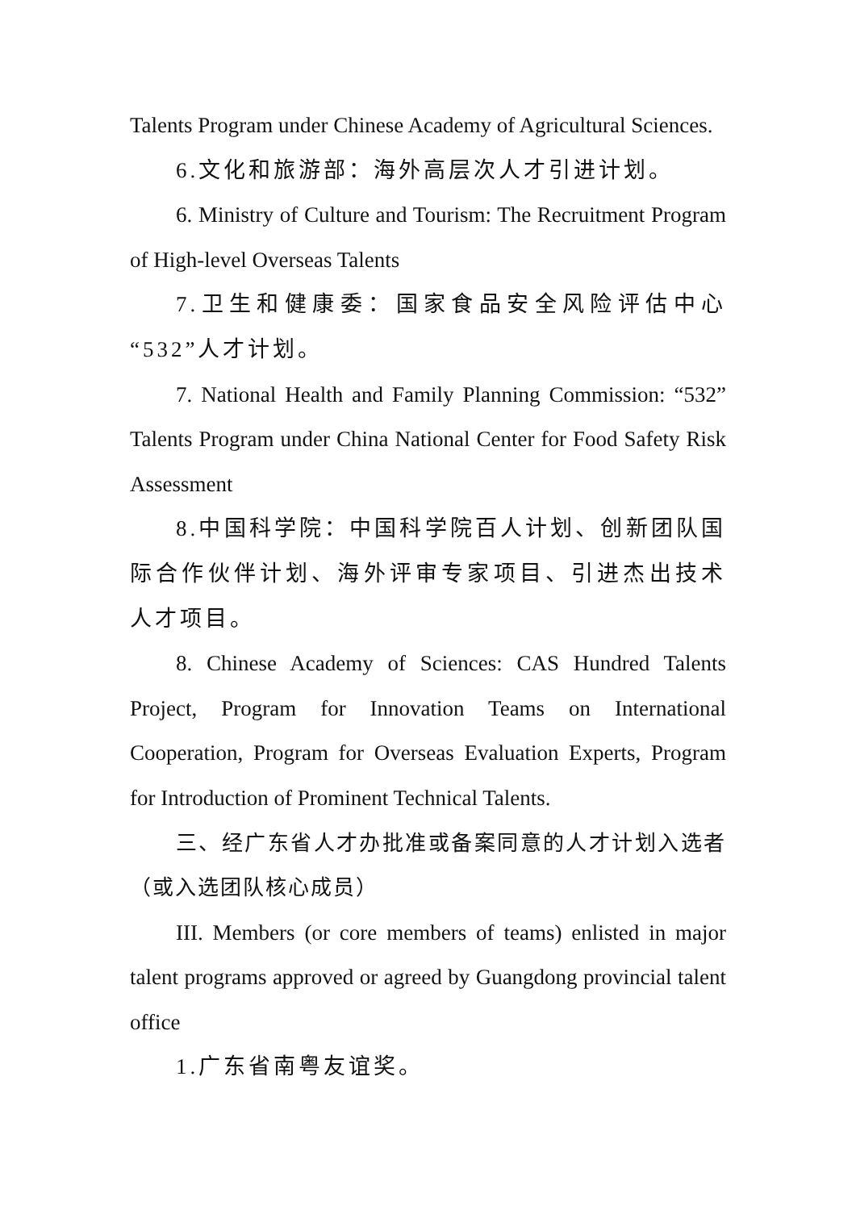Talents Program under Chinese Academy of Agricultural Sciences.
6.文化和旅游部：海外高层次人才引进计划。
6. Ministry of Culture and Tourism: The Recruitment Program of High-level Overseas Talents
7.卫生和健康委：国家食品安全风险评估中心“532”人才计划。
7. National Health and Family Planning Commission: “532” Talents Program under China National Center for Food Safety Risk Assessment
8.中国科学院：中国科学院百人计划、创新团队国际合作伙伴计划、海外评审专家项目、引进杰出技术人才项目。
8. Chinese Academy of Sciences: CAS Hundred Talents Project, Program for Innovation Teams on International Cooperation, Program for Overseas Evaluation Experts, Program for Introduction of Prominent Technical Talents.
三、经广东省人才办批准或备案同意的人才计划入选者（或入选团队核心成员）
III. Members (or core members of teams) enlisted in major talent programs approved or agreed by Guangdong provincial talent office
1.广东省南粤友谊奖。